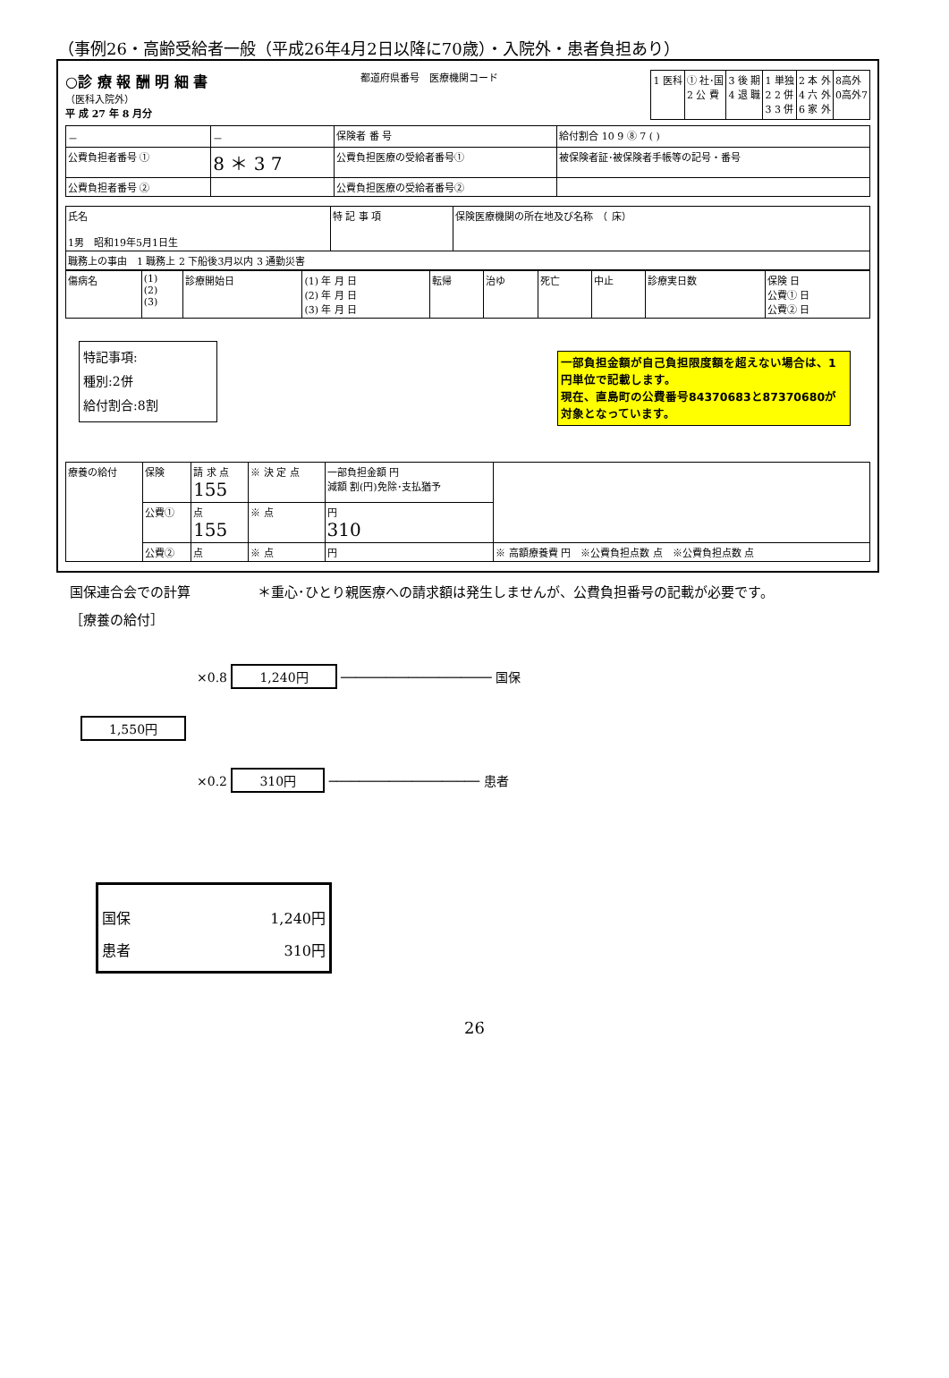（事例26・高齢受給者一般（平成26年4月2日以降に70歳）・入院外・患者負担あり）
○診 療 報 酬 明 細 書
（医科入院外）
平 成 27 年 8 月分
都道府県番号　医療機関コード
| 1 医科 | ① 社･国 2 公 費 | 3 後 期 4 退 職 | 1 単独 2 2 併 3 3 併 | 2 本 外 4 六 外 6 家 外 | 8高外 0高外7 |
| － | － | 保険者 番 号 | 給付割合 10 9 ⑧ 7 ( ) |
| 公費負担者番号 ① | 8 ＊ 3 7 | 公費負担医療の受給者番号① | 被保険者証･被保険者手帳等の記号・番号 |
| 公費負担者番号 ② | | 公費負担医療の受給者番号② | |
| 氏名 1男 昭和19年5月1日生 | 特 記 事 項 | 保険医療機関の所在地及び名称 （ 床） |
| 職務上の事由 1 職務上 2 下船後3月以内 3 通勤災害 | | |
| 傷病名 | (1) (2) (3) | 診療開始日 | (1) 年 月 日 (2) 年 月 日 (3) 年 月 日 | 転帰 | 治ゆ | 死亡 | 中止 | 診療実日数 | 保険 日 公費① 日 公費② 日 |
特記事項:
種別:2併
給付割合:8割
一部負担金額が自己負担限度額を超えない場合は、1円単位で記載します。
現在、直島町の公費番号84370683と87370680が対象となっています。
| 療養の給付 | 保険 | 請 求 点 155 | ※ 決 定 点 | 一部負担金額 円 減額 割(円)免除･支払猶予 | |
| | 公費① | 点 155 | ※ 点 | 円 310 | |
| | 公費② | 点 | ※ 点 | 円 | ※ 高額療養費 円 ※公費負担点数 点 ※公費負担点数 点 |
国保連合会での計算　　　　　＊重心･ひとり親医療への請求額は発生しませんが、公費負担番号の記載が必要です。
［療養の給付］
×0.8 1,240円 ──────────────────── 国保
1,550円
×0.2 310円 ──────────────────── 患者
国保 1,240円
患者 310円
26